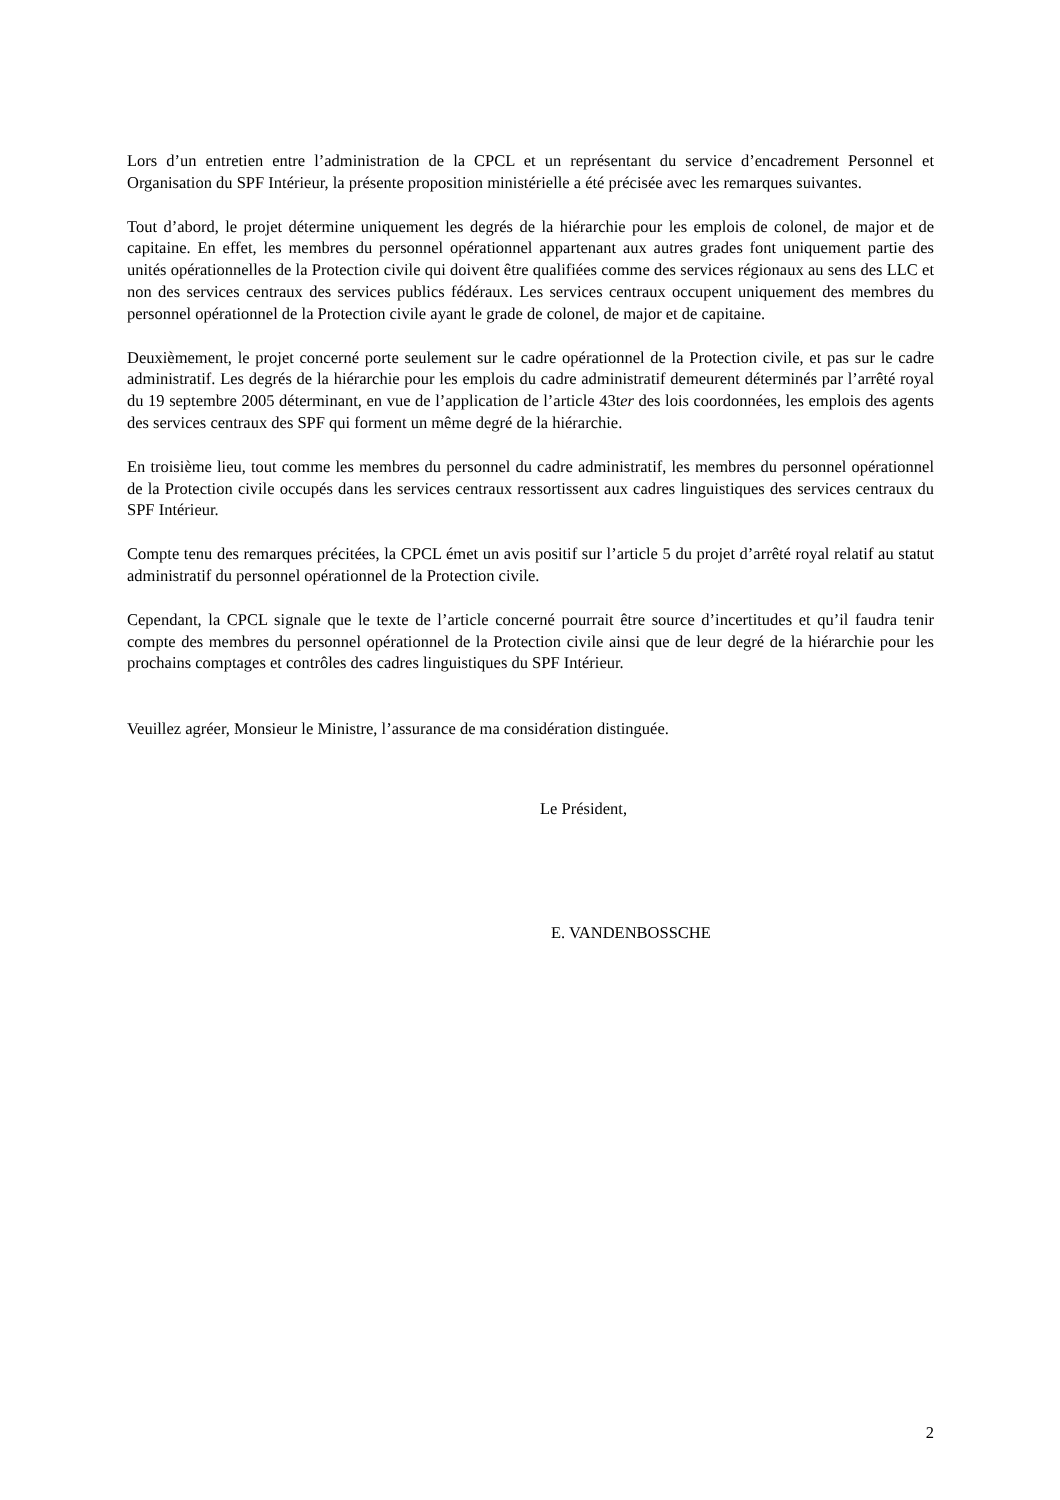Lors d’un entretien entre l’administration de la CPCL et un représentant du service d’encadrement Personnel et Organisation du SPF Intérieur, la présente proposition ministérielle a été précisée avec les remarques suivantes.
Tout d’abord, le projet détermine uniquement les degrés de la hiérarchie pour les emplois de colonel, de major et de capitaine. En effet, les membres du personnel opérationnel appartenant aux autres grades font uniquement partie des unités opérationnelles de la Protection civile qui doivent être qualifiées comme des services régionaux au sens des LLC et non des services centraux des services publics fédéraux. Les services centraux occupent uniquement des membres du personnel opérationnel de la Protection civile ayant le grade de colonel, de major et de capitaine.
Deuxièmement, le projet concerné porte seulement sur le cadre opérationnel de la Protection civile, et pas sur le cadre administratif. Les degrés de la hiérarchie pour les emplois du cadre administratif demeurent déterminés par l’arrêté royal du 19 septembre 2005 déterminant, en vue de l’application de l’article 43ter des lois coordonnées, les emplois des agents des services centraux des SPF qui forment un même degré de la hiérarchie.
En troisième lieu, tout comme les membres du personnel du cadre administratif, les membres du personnel opérationnel de la Protection civile occupés dans les services centraux ressortissent aux cadres linguistiques des services centraux du SPF Intérieur.
Compte tenu des remarques précitées, la CPCL émet un avis positif sur l’article 5 du projet d’arrêté royal relatif au statut administratif du personnel opérationnel de la Protection civile.
Cependant, la CPCL signale que le texte de l’article concerné pourrait être source d’incertitudes et qu’il faudra tenir compte des membres du personnel opérationnel de la Protection civile ainsi que de leur degré de la hiérarchie pour les prochains comptages et contrôles des cadres linguistiques du SPF Intérieur.
Veuillez agréer, Monsieur le Ministre, l’assurance de ma considération distinguée.
Le Président,
E. VANDENBOSSCHE
2